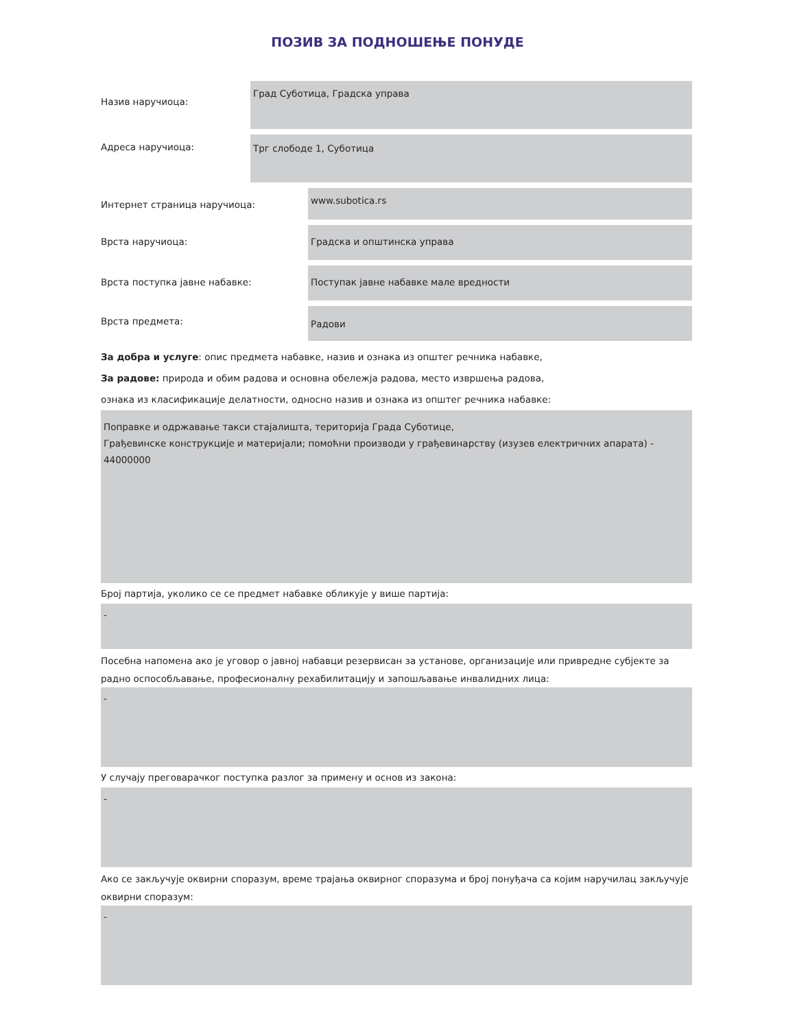ПОЗИВ ЗА ПОДНОШЕЊЕ ПОНУДЕ
Назив наручиоца:
Град Суботица, Градска управа
Адреса наручиоца:
Трг слободе 1, Суботица
Интернет страница наручиоца:
www.subotica.rs
Врста наручиоца:
Градска и општинска управа
Врста поступка јавне набавке:
Поступак јавне набавке мале вредности
Врста предмета:
Радови
За добра и услуге: опис предмета набавке, назив и ознака из општег речника набавке,
За радове: природа и обим радова и основна обележја радова, место извршења радова,
ознака из класификације делатности, односно назив и ознака из општег речника набавке:
Поправке и одржавање такси стајалишта, територија Града Суботице,
Грађевинске конструкције и материјали; помоћни производи у грађевинарству (изузев електричних апарата) - 44000000
Број партија, уколико се се предмет набавке обликује у више партија:
-
Посебна напомена ако је уговор о јавној набавци резервисан за установе, организације или привредне субјекте за радно оспособљавање, професионалну рехабилитацију и запошљавање инвалидних лица:
-
У случају преговарачког поступка разлог за примену и основ из закона:
-
Ако се закључује оквирни споразум, време трајања оквирног споразума и број понуђача са којим наручилац закључује оквирни споразум:
-